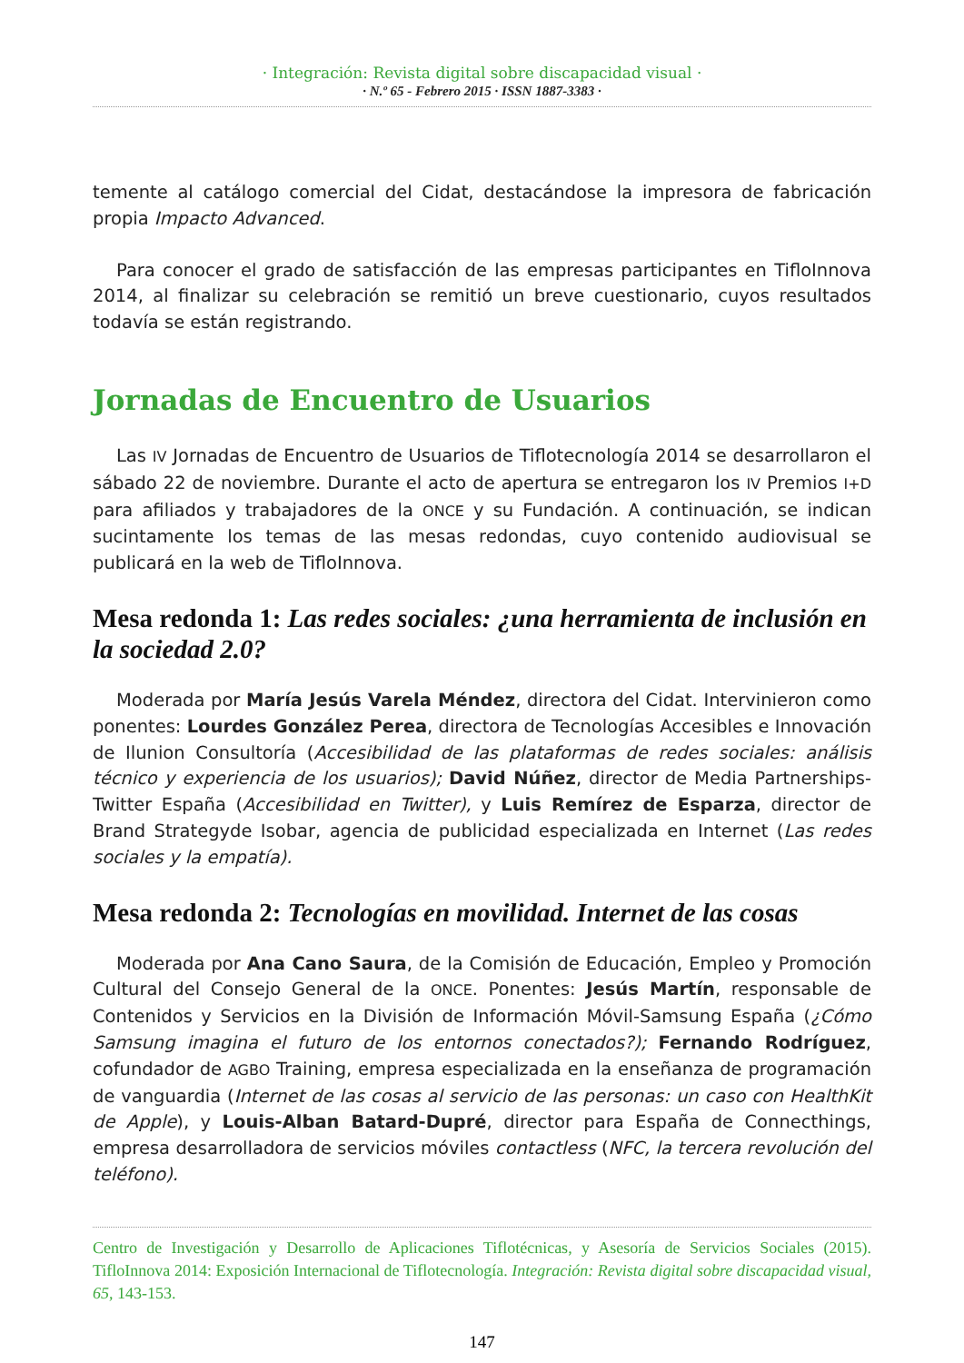· Integración: Revista digital sobre discapacidad visual ·
· N.º 65 - Febrero 2015 · ISSN 1887-3383 ·
temente al catálogo comercial del Cidat, destacándose la impresora de fabricación propia Impacto Advanced.
Para conocer el grado de satisfacción de las empresas participantes en TifloInnova 2014, al finalizar su celebración se remitió un breve cuestionario, cuyos resultados todavía se están registrando.
Jornadas de Encuentro de Usuarios
Las IV Jornadas de Encuentro de Usuarios de Tiflotecnología 2014 se desarrollaron el sábado 22 de noviembre. Durante el acto de apertura se entregaron los IV Premios I+D para afiliados y trabajadores de la ONCE y su Fundación. A continuación, se indican sucintamente los temas de las mesas redondas, cuyo contenido audiovisual se publicará en la web de TifloInnova.
Mesa redonda 1: Las redes sociales: ¿una herramienta de inclusión en la sociedad 2.0?
Moderada por María Jesús Varela Méndez, directora del Cidat. Intervinieron como ponentes: Lourdes González Perea, directora de Tecnologías Accesibles e Innovación de Ilunion Consultoría (Accesibilidad de las plataformas de redes sociales: análisis técnico y experiencia de los usuarios); David Núñez, director de Media Partnerships-Twitter España (Accesibilidad en Twitter), y Luis Remírez de Esparza, director de Brand Strategyde Isobar, agencia de publicidad especializada en Internet (Las redes sociales y la empatía).
Mesa redonda 2: Tecnologías en movilidad. Internet de las cosas
Moderada por Ana Cano Saura, de la Comisión de Educación, Empleo y Promoción Cultural del Consejo General de la ONCE. Ponentes: Jesús Martín, responsable de Contenidos y Servicios en la División de Información Móvil-Samsung España (¿Cómo Samsung imagina el futuro de los entornos conectados?); Fernando Rodríguez, cofundador de AGBO Training, empresa especializada en la enseñanza de programación de vanguardia (Internet de las cosas al servicio de las personas: un caso con HealthKit de Apple), y Louis-Alban Batard-Dupré, director para España de Connecthings, empresa desarrolladora de servicios móviles contactless (NFC, la tercera revolución del teléfono).
Centro de Investigación y Desarrollo de Aplicaciones Tiflotécnicas, y Asesoría de Servicios Sociales (2015). TifloInnova 2014: Exposición Internacional de Tiflotecnología. Integración: Revista digital sobre discapacidad visual, 65, 143-153.
147